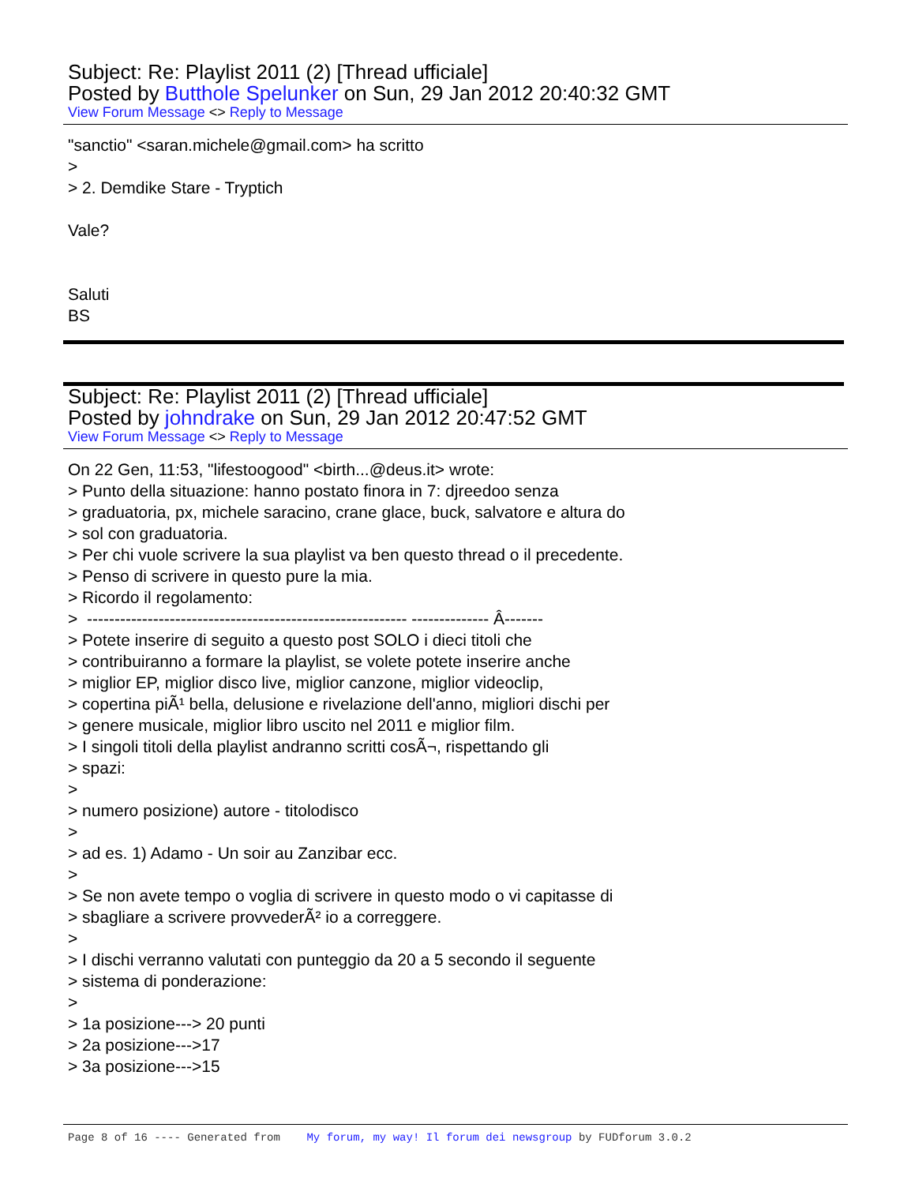Subject: Re: Playlist 2011 (2) [Thread ufficiale]
Posted by Butthole Spelunker on Sun, 29 Jan 2012 20:40:32 GMT
View Forum Message <> Reply to Message
"sanctio" <saran.michele@gmail.com> ha scritto
>
> 2. Demdike Stare - Tryptich
Vale?
Saluti
BS
Subject: Re: Playlist 2011 (2) [Thread ufficiale]
Posted by johndrake on Sun, 29 Jan 2012 20:47:52 GMT
View Forum Message <> Reply to Message
On 22 Gen, 11:53, "lifestoogood" <birth...@deus.it> wrote:
> Punto della situazione: hanno postato finora in 7: djreedoo senza
> graduatoria, px, michele saracino, crane glace, buck, salvatore e altura do
> sol con graduatoria.
> Per chi vuole scrivere la sua playlist va ben questo thread o il precedente.
> Penso di scrivere in questo pure la mia.
> Ricordo il regolamento:
> ---------------------------------------------------------- -------------- Â-------
> Potete inserire di seguito a questo post SOLO i dieci titoli che
> contribuiranno a formare la playlist, se volete potete inserire anche
> miglior EP, miglior disco live, miglior canzone, miglior videoclip,
> copertina piÃ¹ bella, delusione e rivelazione dell'anno, migliori dischi per
> genere musicale, miglior libro uscito nel 2011 e miglior film.
> I singoli titoli della playlist andranno scritti cosÃ¬, rispettando gli
> spazi:
>
> numero posizione) autore - titolodisco
>
> ad es. 1) Adamo - Un soir au Zanzibar ecc.
>
> Se non avete tempo o voglia di scrivere in questo modo o vi capitasse di
> sbagliare a scrivere provvederÃ² io a correggere.
>
> I dischi verranno valutati con punteggio da 20 a 5 secondo il seguente
> sistema di ponderazione:
>
> 1a posizione---> 20 punti
> 2a posizione--->17
> 3a posizione--->15
Page 8 of 16 ---- Generated from My forum, my way! Il forum dei newsgroup by FUDforum 3.0.2